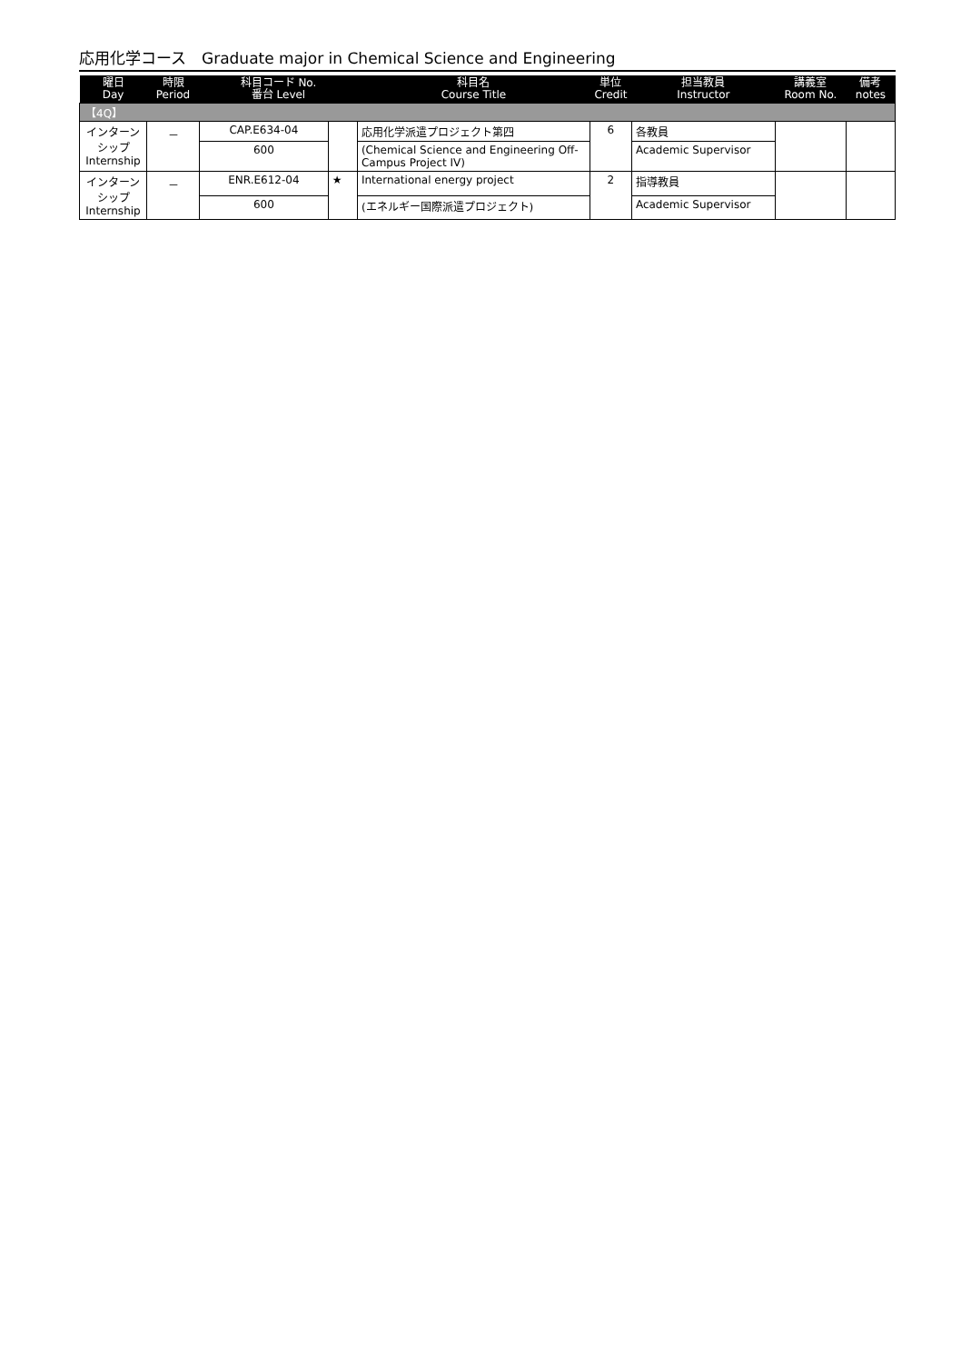応用化学コース　Graduate major in Chemical Science and Engineering
| 曜日 Day | 時限 Period | 科目コード No. 番台 Level | | 科目名 Course Title | 単位 Credit | 担当教員 Instructor | 講義室 Room No. | 備考 notes |
| --- | --- | --- | --- | --- | --- | --- | --- | --- |
| 【4Q】 | | | | | | | | |
| インターン シップ Internship | － | CAP.E634-04 | | 応用化学派遣プロジェクト第四 | 6 | 各教員 | | |
| | | 600 | | (Chemical Science and Engineering Off-Campus Project IV) | | Academic Supervisor | | |
| インターン シップ Internship | － | ENR.E612-04 | ★ | International energy project | 2 | 指導教員 | | |
| | | 600 | | (エネルギー国際派遣プロジェクト) | | Academic Supervisor | | |